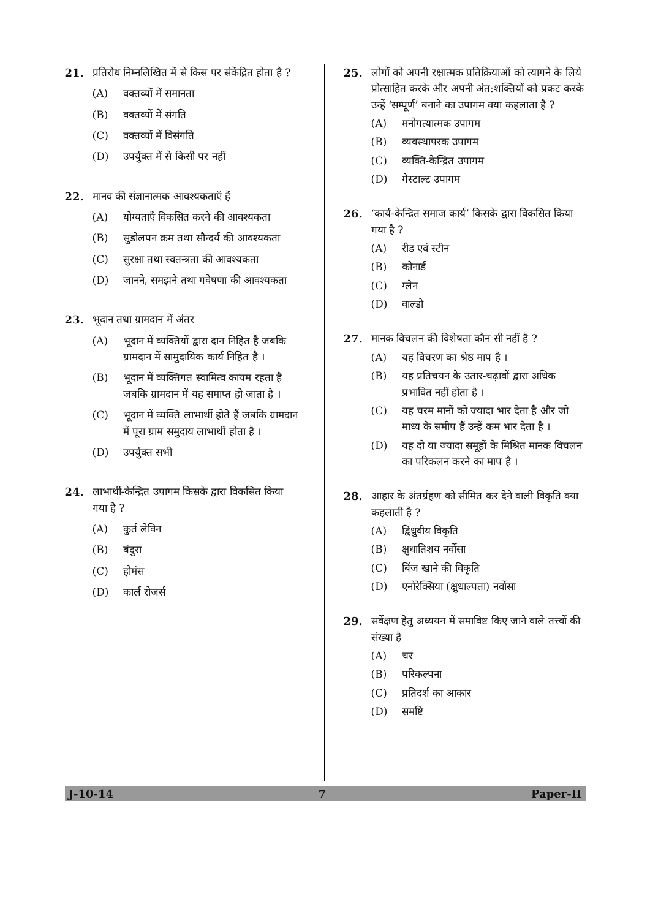21. प्रतिरोध निम्नलिखित में से किस पर संकेंद्रित होता है ?
(A) वक्तव्यों में समानता
(B) वक्तव्यों में संगति
(C) वक्तव्यों में विसंगति
(D) उपर्युक्त में से किसी पर नहीं
22. मानव की संज्ञानात्मक आवश्यकताएँ हैं
(A) योग्यताएँ विकसित करने की आवश्यकता
(B) सुडोलपन क्रम तथा सौन्दर्य की आवश्यकता
(C) सुरक्षा तथा स्वतन्त्रता की आवश्यकता
(D) जानने, समझने तथा गवेषणा की आवश्यकता
23. भूदान तथा ग्रामदान में अंतर
(A) भूदान में व्यक्तियों द्वारा दान निहित है जबकि ग्रामदान में सामुदायिक कार्य निहित है ।
(B) भूदान में व्यक्तिगत स्वामित्व कायम रहता है जबकि ग्रामदान में यह समाप्त हो जाता है ।
(C) भूदान में व्यक्ति लाभार्थी होते हैं जबकि ग्रामदान में पूरा ग्राम समुदाय लाभार्थी होता है ।
(D) उपर्युक्त सभी
24. लाभार्थी-केन्द्रित उपागम किसके द्वारा विकसित किया गया है ?
(A) कुर्त लेविन
(B) बंदुरा
(C) होमंस
(D) कार्ल रोजर्स
25. लोगों को अपनी रक्षात्मक प्रतिक्रियाओं को त्यागने के लिये प्रोत्साहित करके और अपनी अंत:शक्तियों को प्रकट करके उन्हें ‘सम्पूर्ण’ बनाने का उपागम क्या कहलाता है ?
(A) मनोगत्यात्मक उपागम
(B) व्यवस्थापरक उपागम
(C) व्यक्ति-केन्द्रित उपागम
(D) गेस्टाल्ट उपागम
26. ‘कार्य-केन्द्रित समाज कार्य’ किसके द्वारा विकसित किया गया है ?
(A) रीड एवं स्टीन
(B) कोनार्ड
(C) ग्लेन
(D) वाल्डो
27. मानक विचलन की विशेषता कौन सी नहीं है ?
(A) यह विचरण का श्रेष्ठ माप है ।
(B) यह प्रतिचयन के उतार-चढ़ावों द्वारा अधिक प्रभावित नहीं होता है ।
(C) यह चरम मानों को ज्यादा भार देता है और जो माध्य के समीप हैं उन्हें कम भार देता है ।
(D) यह दो या ज्यादा समूहों के मिश्रित मानक विचलन का परिकलन करने का माप है ।
28. आहार के अंतर्ग्रहण को सीमित कर देने वाली विकृति क्या कहलाती है ?
(A) द्विध्रुवीय विकृति
(B) क्षुधातिशय नर्वोसा
(C) बिंज खाने की विकृति
(D) एनोरेक्सिया (क्षुधाल्पता) नर्वोसा
29. सर्वेक्षण हेतु अध्ययन में समाविष्ट किए जाने वाले तत्त्वों की संख्या है
(A) चर
(B) परिकल्पना
(C) प्रतिदर्श का आकार
(D) समष्टि
J-10-14 7 Paper-II